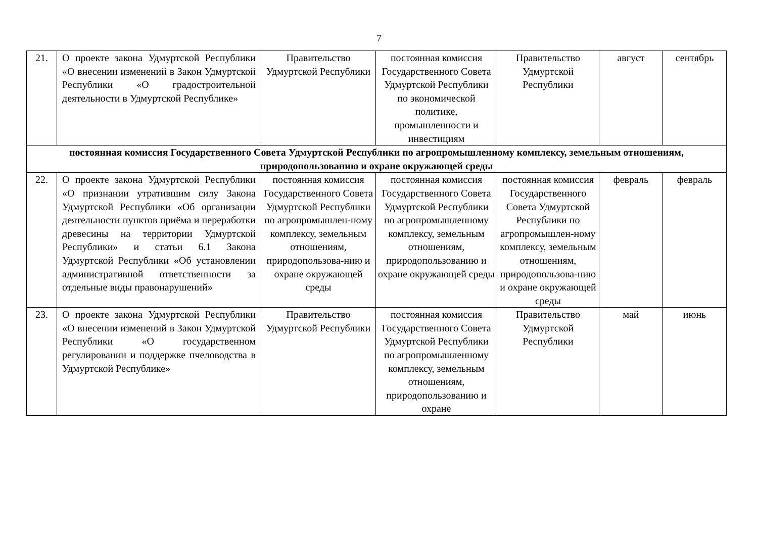7
| 21. | О проекте закона Удмуртской Республики «О внесении изменений в Закон Удмуртской Республики «О градостроительной деятельности в Удмуртской Республике» | Правительство Удмуртской Республики | постоянная комиссия Государственного Совета Удмуртской Республики по экономической политике, промышленности и инвестициям | Правительство Удмуртской Республики | август | сентябрь |
| постоянная комиссия Государственного Совета Удмуртской Республики по агропромышленному комплексу, земельным отношениям, природопользованию и охране окружающей среды | | | | | | |
| 22. | О проекте закона Удмуртской Республики «О признании утратившим силу Закона Удмуртской Республики «Об организации деятельности пунктов приёма и переработки древесины на территории Удмуртской Республики» и статьи 6.1 Закона Удмуртской Республики «Об установлении административной ответственности за отдельные виды правонарушений» | постоянная комиссия Государственного Совета Удмуртской Республики по агропромышлен-ному комплексу, земельным отношениям, природопользова-нию и охране окружающей среды | постоянная комиссия Государственного Совета Удмуртской Республики по агропромышленному комплексу, земельным отношениям, природопользованию и охране окружающей среды | постоянная комиссия Государственного Совета Удмуртской Республики по агропромышлен-ному комплексу, земельным отношениям, природопользова-нию и охране окружающей среды | февраль | февраль |
| 23. | О проекте закона Удмуртской Республики «О внесении изменений в Закон Удмуртской Республики «О государственном регулировании и поддержке пчеловодства в Удмуртской Республике» | Правительство Удмуртской Республики | постоянная комиссия Государственного Совета Удмуртской Республики по агропромышленному комплексу, земельным отношениям, природопользованию и охране | Правительство Удмуртской Республики | май | июнь |